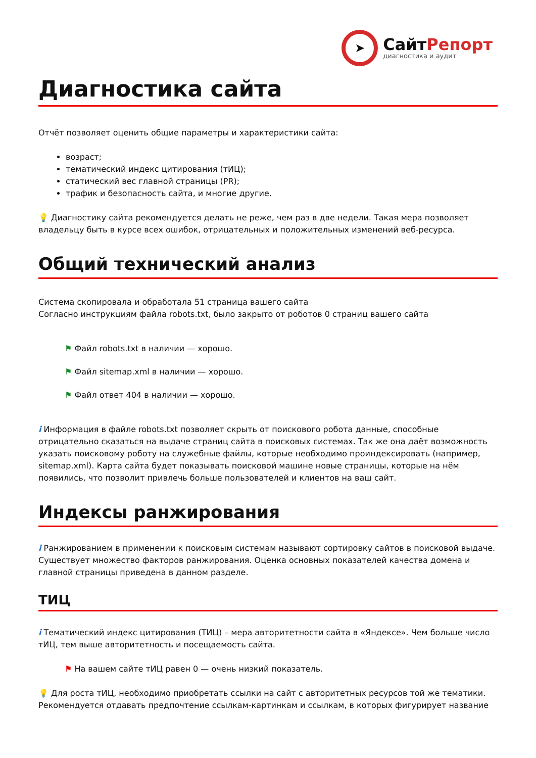➤
СайтРепорт
диагностика и аудит
Диагностика сайта
Отчёт позволяет оценить общие параметры и характеристики сайта:
возраст;
тематический индекс цитирования (тИЦ);
статический вес главной страницы (PR);
трафик и безопасность сайта, и многие другие.
💡 Диагностику сайта рекомендуется делать не реже, чем раз в две недели. Такая мера позволяет владельцу быть в курсе всех ошибок, отрицательных и положительных изменений веб-ресурса.
Общий технический анализ
Система скопировала и обработала 51 страница вашего сайта
Согласно инструкциям файла robots.txt, было закрыто от роботов 0 страниц вашего сайта
⚑ Файл robots.txt в наличии — хорошо.
⚑ Файл sitemap.xml в наличии — хорошо.
⚑ Файл ответ 404 в наличии — хорошо.
i Информация в файле robots.txt позволяет скрыть от поискового робота данные, способные отрицательно сказаться на выдаче страниц сайта в поисковых системах. Так же она даёт возможность указать поисковому роботу на служебные файлы, которые необходимо проиндексировать (например, sitemap.xml). Карта сайта будет показывать поисковой машине новые страницы, которые на нём появились, что позволит привлечь больше пользователей и клиентов на ваш сайт.
Индексы ранжирования
i Ранжированием в применении к поисковым системам называют сортировку сайтов в поисковой выдаче. Существует множество факторов ранжирования. Оценка основных показателей качества домена и главной страницы приведена в данном разделе.
ТИЦ
i Тематический индекс цитирования (ТИЦ) – мера авторитетности сайта в «Яндексе». Чем больше число тИЦ, тем выше авторитетность и посещаемость сайта.
⚑ На вашем сайте тИЦ равен 0 — очень низкий показатель.
💡 Для роста тИЦ, необходимо приобретать ссылки на сайт с авторитетных ресурсов той же тематики. Рекомендуется отдавать предпочтение ссылкам-картинкам и ссылкам, в которых фигурирует название